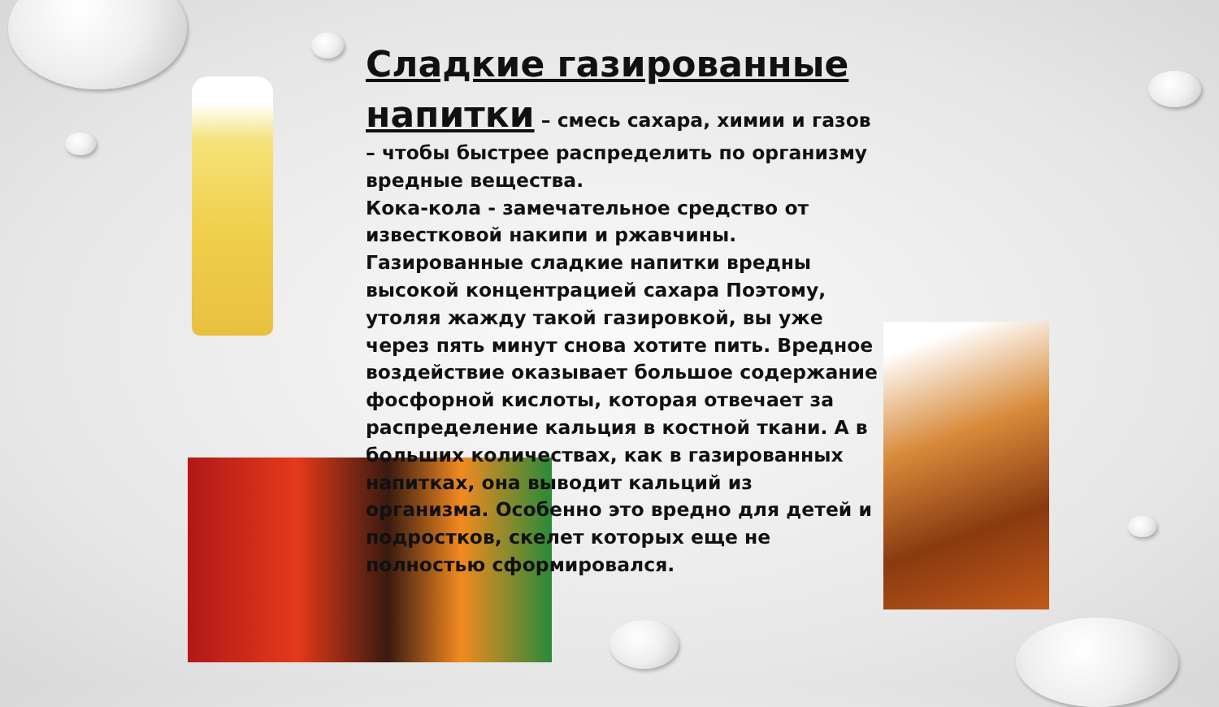Сладкие газированные напитки
– смесь сахара, химии и газов – чтобы быстрее распределить по организму вредные вещества.
Кока-кола - замечательное средство от известковой накипи и ржавчины. Газированные сладкие напитки вредны высокой концентрацией сахара Поэтому, утоляя жажду такой газировкой, вы уже через пять минут снова хотите пить. Вредное воздействие оказывает большое содержание фосфорной кислоты, которая отвечает за распределение кальция в костной ткани. А в больших количествах, как в газированных напитках, она выводит кальций из организма. Особенно это вредно для детей и подростков, скелет которых еще не полностью сформировался.